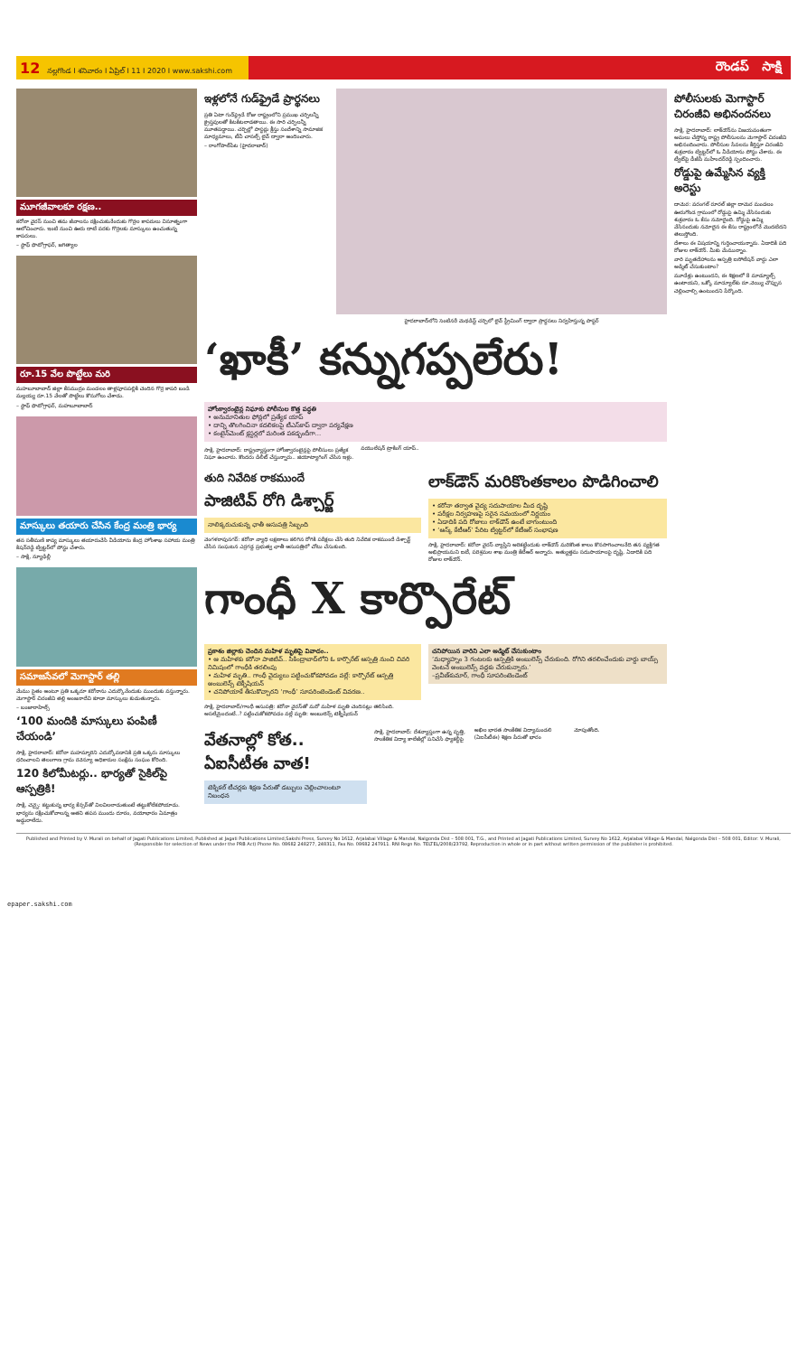12 నల్లగొండ I శనివారం I ఏప్రిల్ I 11 I 2020 I www.sakshi.com
రౌండప్ సాక్షి
మూగజీవాలకూ రక్షణ..
కరోనా వైరస్ నుంచి తమ జీవాలను రక్షించుకునేందుకు గొర్రెల కాపరులు వినూత్నంగా ఆలోచించారు. ఇంటి నుంచి ఊరు దాటే వరకు గొర్రెలకు మాస్కులు ఉంచుతున్న కాపరులు.
– స్టాఫ్ ఫొటోగ్రాఫర్, జగిత్యాల
రూ.15 వేల పొట్టేలు మరి
మహబూబాబాద్ జిల్లా కేసముద్రం మండలం తాళ్లపూసపల్లికి చెందిన గొర్రె కాపరి బండి మల్లయ్య రూ.15 వేలతో పొట్టేలు కొనుగోలు చేశాడు.
– స్టాఫ్ ఫొటోగ్రాఫర్, మహబూబాబాద్
మాస్కులు తయారు చేసిన కేంద్ర మంత్రి భార్య
తన సతీమణి కావ్య మాస్కులు తయారుచేసే వీడియోను కేంద్ర హోంశాఖ సహాయ మంత్రి కిషన్‌రెడ్డి ట్విట్టర్‌లో పోస్టు చేశారు.
– సాక్షి, న్యూఢిల్లీ
సమాజసేవలో మెగాస్టార్ తల్లి
మేము సైతం అంటూ ప్రతి ఒక్కరూ కరోనాను ఎదుర్కొనేందుకు ముందుకు వస్తున్నారు. మెగాస్టార్ చిరంజీవి తల్లి అంజనాదేవి కూడా మాస్కులు కుడుతున్నారు.
– బంజారాహిల్స్
‘100 మందికి మాస్కులు పంపిణీ చేయండి’
సాక్షి, హైదరాబాద్: కరోనా మహమ్మారిని ఎదుర్కోవడానికి ప్రతి ఒక్కరు మాస్కులు ధరించాలని తెలంగాణ గ్రామ రెవెన్యూ అధికారుల సంక్షేమ సంఘం కోరింది.
120 కిలోమీటర్లు.. భార్యతో సైకిల్‌పై ఆస్పత్రికి!
సాక్షి, చెన్నై: కట్టుకున్న భార్య కేన్సర్‌తో విలవిలలాడుతుంటే తట్టుకోలేకపోయాడు. భార్యను రక్షించుకోవాలన్న అతని తపన ముందు దూరం, వయోభారం ఏమాత్రం అడ్డురాలేదు.
ఇళ్లలోనే గుడ్‌ఫ్రైడే ప్రార్థనలు
ప్రతి ఏటా గుడ్‌ఫ్రైడే రోజు రాష్ట్రంలోని ప్రముఖ చర్చిలన్నీ క్రైస్తవులతో కిటకిటలాడతాయి. ఈ సారి చర్చిలన్నీ మూతపడ్డాయి. చర్చిల్లో పాస్టర్లు క్రీస్తు సందేశాన్ని సామాజిక మాధ్యమాలు, టీవీ చానల్స్ లైవ్ ద్వారా అందించారు.
– రాంగోపాల్‌పేట (హైదరాబాద్)
హైదరాబాద్‌లోని సెంటినరీ మెథడిస్ట్ చర్చిలో లైవ్ స్ట్రీమింగ్ ద్వారా ప్రార్థనలు నిర్వహిస్తున్న పాస్టర్
‘ఖాకీ’ కన్నుగప్పలేరు!
హోంక్వారంటైన్ల నిఘాకు పోలీసుల కొత్త పద్ధతి
• అనుమానితుల ఫోన్లలో ప్రత్యేక యాప్
• దాన్ని తొలగించినా కదలికలపై టీఎస్‌కాప్ ద్వారా పర్యవేక్షణ
• కంటైన్‌మెంట్ క్లస్టర్లలో మరింత పకడ్బందీగా...
సాక్షి, హైదరాబాద్: రాష్ట్రవ్యాప్తంగా హోంక్వారంటైన్లపై పోలీసులు ప్రత్యేక నిఘా ఉంచారు. కొందరు డిలీట్ చేస్తున్నారు.. జియోట్యాగింగ్ చేసిన ఇళ్లు. వయొలేషన్ ట్రాకింగ్ యాప్..
తుది నివేదిక రాకముందే
పాజిటివ్ రోగి డిశ్చార్జ్
నాలిక్కరుచుకున్న ఛాతీ ఆసుపత్రి సిబ్బంది
వెంగళరావునగర్: కరోనా వ్యాధి లక్షణాలు కలిగిన రోగికి పరీక్షలు చేసి తుది నివేదిక రాకముందే డిశ్చార్జ్ చేసిన సంఘటన ఎర్రగడ్డ ప్రభుత్వ ఛాతీ ఆసుపత్రిలో చోటు చేసుకుంది.
లాక్‌డౌన్ మరికొంతకాలం పొడిగించాలి
• కరోనా తర్వాత వైద్య సదుపాయాల మీద దృష్టి
• పరీక్షల నిర్వహణపై సరైన సమయంలో నిర్ణయం
• ఏడాదికి పది రోజులు లాక్‌డౌన్ ఉంటే బాగుంటుంది
• ‘ఆస్క్ కేటీఆర్’ పేరిట ట్విట్టర్‌లో కేటీఆర్ సంభాషణ
సాక్షి, హైదరాబాద్: కరోనా వైరస్ వ్యాప్తిని అరికట్టేందుకు లాక్‌డౌన్ మరికొంత కాలం కొనసాగించాలనేది తన వ్యక్తిగత అభిప్రాయమని ఐటీ, పరిశ్రమల శాఖ మంత్రి కేటీఆర్ అన్నారు. అత్యుత్తమ సదుపాయాలపై దృష్టి. ఏడాదికి పది రోజుల లాక్‌డౌన్.
గాంధీ X కార్పొరేట్
ప్రకాశం జిల్లాకు చెందిన మహిళ మృతిపై వివాదం..
• ఆ మహిళకు కరోనా పాజిటివ్.. సికింద్రాబాద్‌లోని ఓ కార్పొరేట్ ఆస్పత్రి నుంచి చివరి నిమిషంలో గాంధీకి తరలింపు
• మహిళ మృతి.. గాంధీ వైద్యులు పట్టించుకోకపోవడం వల్లే: కార్పొరేట్ ఆస్పత్రి అంబులెన్స్ టెక్నీషియన్
• చనిపోయాకే తీసుకొచ్చారని ‘గాంధీ’ సూపరింటెండెంట్ వివరణ..
సాక్షి, హైదరాబాద్/గాంధీ ఆసుపత్రి: కరోనా వైరస్‌తో మరో మహిళ మృతి చెందినట్లు తెలిసింది. అసలేమైందంటే..? పట్టించుకోకపోవడం వల్లే మృతి: అంబులెన్స్ టెక్నీషియన్
చనిపోయిన వారిని ఎలా అడ్మిట్ చేసుకుంటాం
‘మధ్యాహ్నం 3 గంటలకు ఆస్పత్రికి అంబులెన్స్ చేరుకుంది. రోగిని తరలించేందుకు వార్డు బాయ్స్ వెంటనే అంబులెన్స్ వద్దకు చేరుకున్నారు.’
–ప్రవీణ్‌కుమార్, గాంధీ సూపరింటెండెంట్
వేతనాల్లో కోత.. ఏఐసీటీఈ వాత!
టెక్నికల్ టీచర్లకు శిక్షణ పేరుతో డబ్బులు చెల్లించాలంటూ నిబంధన
సాక్షి, హైదరాబాద్: దేశవ్యాప్తంగా ఉన్న వృత్తి, సాంకేతిక విద్యా కాలేజీల్లో పనిచేసే ఫ్యాకల్టీపై అఖిల భారత సాంకేతిక విద్యామండలి (ఏఐసీటీఈ) శిక్షణ పేరుతో భారం మోపుతోంది.
పోలీసులకు మెగాస్టార్ చిరంజీవి అభినందనలు
సాక్షి, హైదరాబాద్: లాక్‌డౌన్‌ను విజయవంతంగా అమలు చేస్తోన్న రాష్ట్ర పోలీసులను మెగాస్టార్ చిరంజీవి అభినందించారు. పోలీసుల సేవలను కీర్తిస్తూ చిరంజీవి శుక్రవారం ట్విట్టర్‌లో ఓ వీడియోను పోస్టు చేశారు. ఈ ట్వీట్‌పై డీజీపీ మహేందర్‌రెడ్డి స్పందించారు.
రోడ్డుపై ఉమ్మేసిన వ్యక్తి అరెస్టు
దామెర: వరంగల్ రూరల్ జిల్లా దామెర మండలం ఊరుగొండ గ్రామంలో రోడ్డుపై ఉమ్మి వేసినందుకు శుక్రవారం ఓ కేసు నమోదైంది. రోడ్డుపై ఉమ్మి వేసినందుకు నమోదైన ఈ కేసు రాష్ట్రంలోనే మొదటిదని తెలుస్తోంది.
దేశాలు ఈ విషయాన్ని గుర్తించాయన్నారు. ఏడాదికి పది రోజుల లాక్‌డౌన్. మీకు మేమున్నాం.
వారి మృతదేహాలను ఆస్పత్రి ఐసోలేషన్ వార్డు ఎలా అడ్మిట్ చేసుకుంటాం?
మూడేళ్లు ఉంటుందని, ఈ శిక్షణలో 8 మాడ్యూల్స్ ఉంటాయని, ఒక్కో మాడ్యూల్‌కు రూ.వెయ్యి చొప్పున చెల్లించాల్సి ఉంటుందని పేర్కొంది.
Published and Printed by V. Murali on behalf of Jagati Publications Limited, Published at Jagati Publications Limited,Sakshi Press, Survey No 1612, Arjalabai Village & Mandal, Nalgonda Dist – 508 001, T.G., and Printed at Jagati Publications Limited, Survey No 1612, Arjalabai Village & Mandal, Nalgonda Dist – 508 001, Editor: V. Murali, (Responsible for selection of News under the PRB Act) Phone No. 08682 248277, 248311, Fax No. 08682 247911. RNI Regn No. TELTEL/2008/23792, Reproduction in whole or in part without written permission of the publisher is prohibited.
epaper.sakshi.com